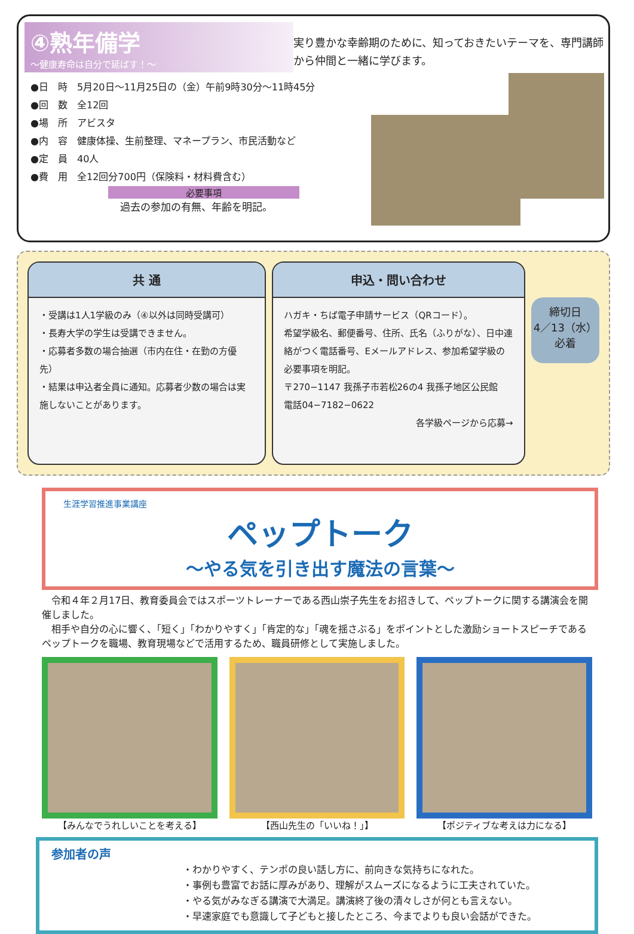④熟年備学
～健康寿命は自分で延ばす！～
実り豊かな幸齢期のために、知っておきたいテーマを、専門講師から仲間と一緒に学びます。
●日　時　5月20日～11月25日の（金）午前9時30分～11時45分
●回　数　全12回
●場　所　アビスタ
●内　容　健康体操、生前整理、マネープラン、市民活動など
●定　員　40人
●費　用　全12回分700円（保険料・材料費含む）
必要事項
過去の参加の有無、年齢を明記。
共 通
・受講は1人1学級のみ（④以外は同時受講可）
・長寿大学の学生は受講できません。
・応募者多数の場合抽選（市内在住・在勤の方優先）
・結果は申込者全員に通知。応募者少数の場合は実施しないことがあります。
申込・問い合わせ
ハガキ・ちば電子申請サービス（QRコード）。
希望学級名、郵便番号、住所、氏名（ふりがな）、日中連絡がつく電話番号、Eメールアドレス、参加希望学級の必要事項を明記。
〒270−1147 我孫子市若松26の4 我孫子地区公民館
電話04−7182−0622
各学級ページから応募→
締切日
4／13（水）
必着
生涯学習推進事業講座
ペップトーク
～やる気を引き出す魔法の言葉～
　令和４年２月17日、教育委員会ではスポーツトレーナーである西山崇子先生をお招きして、ペップトークに関する講演会を開催しました。
　相手や自分の心に響く、「短く」「わかりやすく」「肯定的な」「魂を揺さぶる」をポイントとした激励ショートスピーチであるペップトークを職場、教育現場などで活用するため、職員研修として実施しました。
【みんなでうれしいことを考える】 【西山先生の「いいね！」】 【ポジティブな考えは力になる】
参加者の声
・わかりやすく、テンポの良い話し方に、前向きな気持ちになれた。
・事例も豊富でお話に厚みがあり、理解がスムーズになるように工夫されていた。
・やる気がみなぎる講演で大満足。講演終了後の清々しさが何とも言えない。
・早速家庭でも意識して子どもと接したところ、今までよりも良い会話ができた。